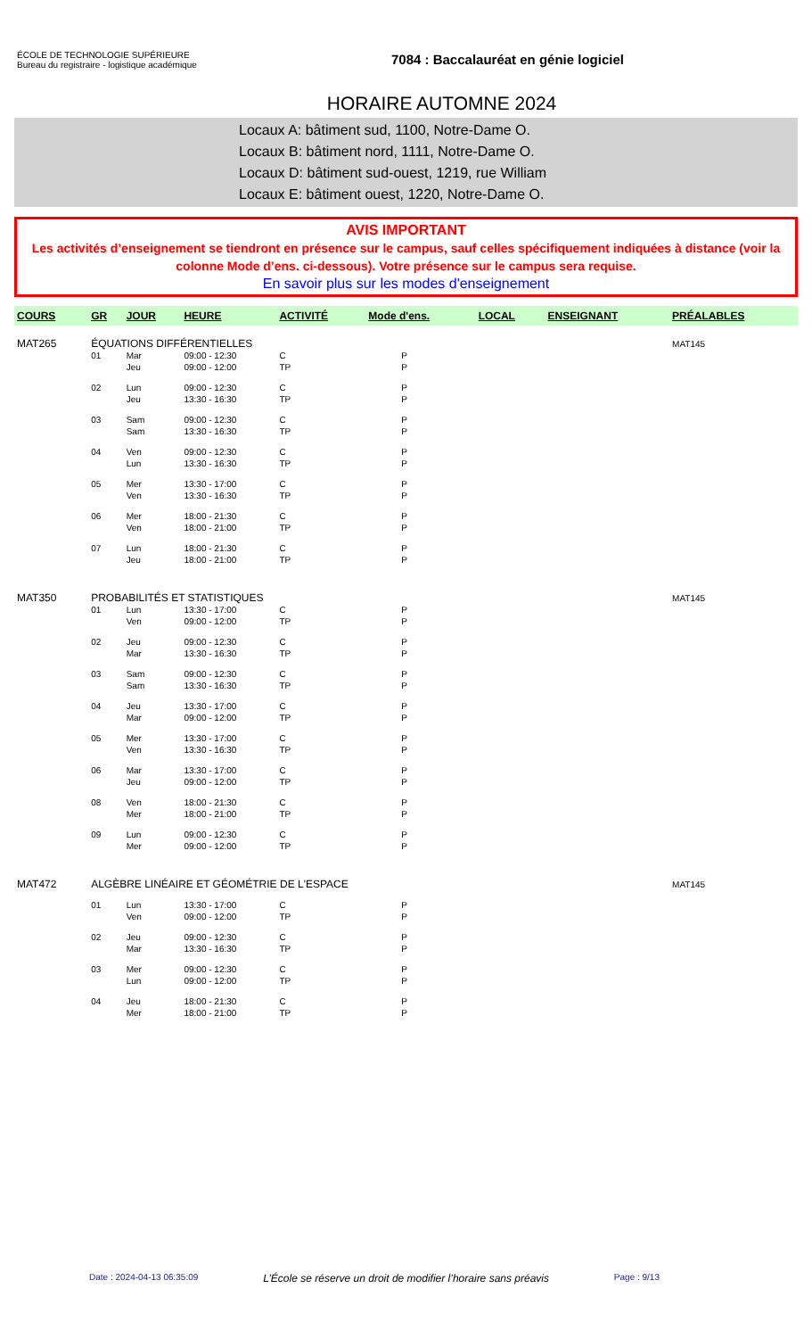ÉCOLE DE TECHNOLOGIE SUPÉRIEURE
Bureau du registraire - logistique académique
7084 : Baccalauréat en génie logiciel
HORAIRE AUTOMNE 2024
Locaux A: bâtiment sud, 1100, Notre-Dame O.
Locaux B: bâtiment nord, 1111, Notre-Dame O.
Locaux D: bâtiment sud-ouest, 1219, rue William
Locaux E: bâtiment ouest, 1220, Notre-Dame O.
AVIS IMPORTANT
Les activités d’enseignement se tiendront en présence sur le campus, sauf celles spécifiquement indiquées à distance (voir la colonne Mode d’ens. ci-dessous). Votre présence sur le campus sera requise.
En savoir plus sur les modes d'enseignement
| COURS | GR | JOUR | HEURE | ACTIVITÉ | Mode d'ens. | LOCAL | ENSEIGNANT | PRÉALABLES |
| --- | --- | --- | --- | --- | --- | --- | --- | --- |
| MAT265 | ÉQUATIONS DIFFÉRENTIELLES | | | | | | | MAT145 |
| | 01 | Mar Jeu | 09:00 - 12:30 09:00 - 12:00 | C TP | P P | | | |
| | 02 | Lun Jeu | 09:00 - 12:30 13:30 - 16:30 | C TP | P P | | | |
| | 03 | Sam Sam | 09:00 - 12:30 13:30 - 16:30 | C TP | P P | | | |
| | 04 | Ven Lun | 09:00 - 12:30 13:30 - 16:30 | C TP | P P | | | |
| | 05 | Mer Ven | 13:30 - 17:00 13:30 - 16:30 | C TP | P P | | | |
| | 06 | Mer Ven | 18:00 - 21:30 18:00 - 21:00 | C TP | P P | | | |
| | 07 | Lun Jeu | 18:00 - 21:30 18:00 - 21:00 | C TP | P P | | | |
| MAT350 | PROBABILITÉS ET STATISTIQUES | | | | | | | MAT145 |
| | 01 | Lun Ven | 13:30 - 17:00 09:00 - 12:00 | C TP | P P | | | |
| | 02 | Jeu Mar | 09:00 - 12:30 13:30 - 16:30 | C TP | P P | | | |
| | 03 | Sam Sam | 09:00 - 12:30 13:30 - 16:30 | C TP | P P | | | |
| | 04 | Jeu Mar | 13:30 - 17:00 09:00 - 12:00 | C TP | P P | | | |
| | 05 | Mer Ven | 13:30 - 17:00 13:30 - 16:30 | C TP | P P | | | |
| | 06 | Mar Jeu | 13:30 - 17:00 09:00 - 12:00 | C TP | P P | | | |
| | 08 | Ven Mer | 18:00 - 21:30 18:00 - 21:00 | C TP | P P | | | |
| | 09 | Lun Mer | 09:00 - 12:30 09:00 - 12:00 | C TP | P P | | | |
| MAT472 | ALGÈBRE LINÉAIRE ET GÉOMÉTRIE DE L'ESPACE | | | | | | | MAT145 |
| | 01 | Lun Ven | 13:30 - 17:00 09:00 - 12:00 | C TP | P P | | | |
| | 02 | Jeu Mar | 09:00 - 12:30 13:30 - 16:30 | C TP | P P | | | |
| | 03 | Mer Lun | 09:00 - 12:30 09:00 - 12:00 | C TP | P P | | | |
| | 04 | Jeu Mer | 18:00 - 21:30 18:00 - 21:00 | C TP | P P | | | |
Date : 2024-04-13 06:35:09 L’École se réserve un droit de modifier l’horaire sans préavis Page : 9/13